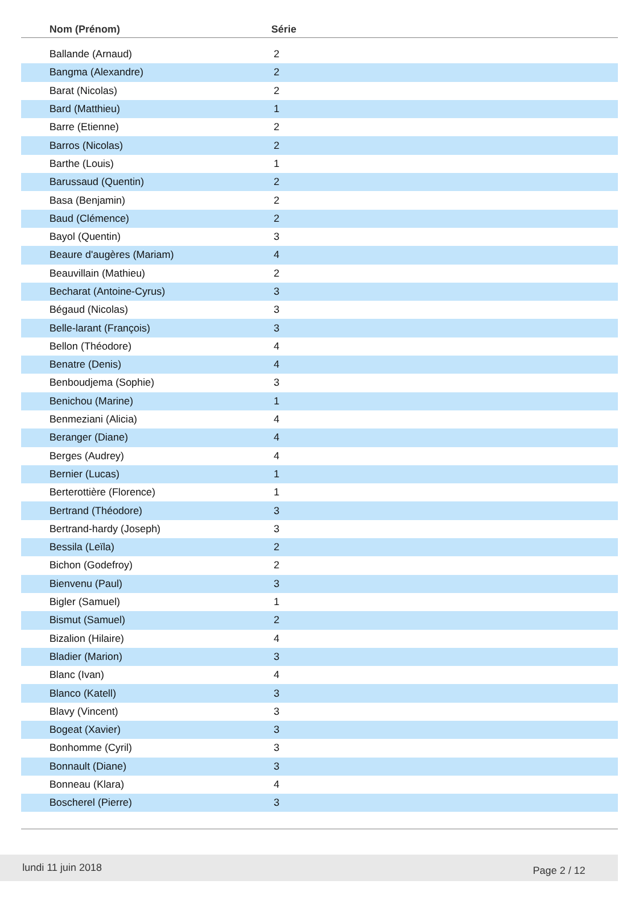| Nom (Prénom) | Série |
| --- | --- |
| Ballande (Arnaud) | 2 |
| Bangma (Alexandre) | 2 |
| Barat (Nicolas) | 2 |
| Bard (Matthieu) | 1 |
| Barre (Etienne) | 2 |
| Barros (Nicolas) | 2 |
| Barthe (Louis) | 1 |
| Barussaud (Quentin) | 2 |
| Basa (Benjamin) | 2 |
| Baud (Clémence) | 2 |
| Bayol (Quentin) | 3 |
| Beaure d'augères (Mariam) | 4 |
| Beauvillain (Mathieu) | 2 |
| Becharat (Antoine-Cyrus) | 3 |
| Bégaud (Nicolas) | 3 |
| Belle-larant (François) | 3 |
| Bellon (Théodore) | 4 |
| Benatre (Denis) | 4 |
| Benboudjema (Sophie) | 3 |
| Benichou (Marine) | 1 |
| Benmeziani (Alicia) | 4 |
| Beranger (Diane) | 4 |
| Berges (Audrey) | 4 |
| Bernier (Lucas) | 1 |
| Berterottière (Florence) | 1 |
| Bertrand (Théodore) | 3 |
| Bertrand-hardy (Joseph) | 3 |
| Bessila (Leïla) | 2 |
| Bichon (Godefroy) | 2 |
| Bienvenu (Paul) | 3 |
| Bigler (Samuel) | 1 |
| Bismut (Samuel) | 2 |
| Bizalion (Hilaire) | 4 |
| Bladier (Marion) | 3 |
| Blanc (Ivan) | 4 |
| Blanco (Katell) | 3 |
| Blavy (Vincent) | 3 |
| Bogeat (Xavier) | 3 |
| Bonhomme (Cyril) | 3 |
| Bonnault (Diane) | 3 |
| Bonneau (Klara) | 4 |
| Boscherel (Pierre) | 3 |
lundi 11 juin 2018 Page 2 / 12